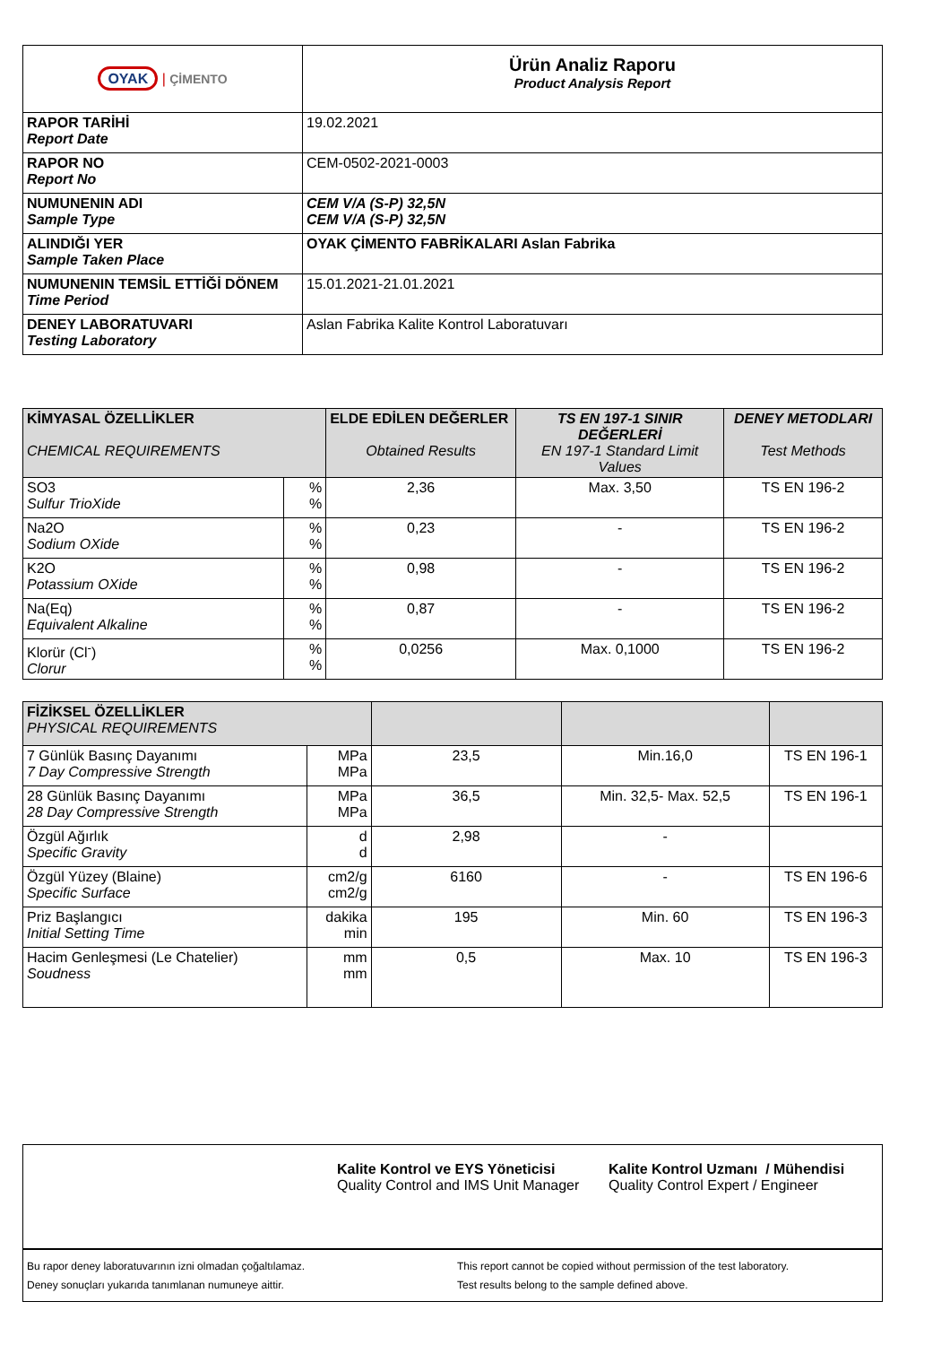| OYAK / ÇİMENTO | Ürün Analiz Raporu Product Analysis Report |
| RAPOR TARİHİ Report Date | 19.02.2021 |
| RAPOR NO Report No | CEM-0502-2021-0003 |
| NUMUNENIN ADI Sample Type | CEM V/A (S-P) 32,5N CEM V/A (S-P) 32,5N |
| ALINDIĞI YER Sample Taken Place | OYAK ÇİMENTO FABRİKALARI Aslan Fabrika |
| NUMUNENIN TEMSİL ETTİĞİ DÖNEM Time Period | 15.01.2021-21.01.2021 |
| DENEY LABORATUVARI Testing Laboratory | Aslan Fabrika Kalite Kontrol Laboratuvarı |
| KİMYASAL ÖZELLİKLER CHEMICAL REQUIREMENTS | | ELDE EDİLEN DEĞERLER Obtained Results | TS EN 197-1 SINIR DEĞERLERİ EN 197-1 Standard Limit Values | DENEY METODLARI Test Methods |
| --- | --- | --- | --- | --- |
| SO3 Sulfur TrioXide | % % | 2,36 | Max. 3,50 | TS EN 196-2 |
| Na2O Sodium OXide | % % | 0,23 | - | TS EN 196-2 |
| K2O Potassium OXide | % % | 0,98 | - | TS EN 196-2 |
| Na(Eq) Equivalent Alkaline | % % | 0,87 | - | TS EN 196-2 |
| Klorür (Cl<sup>-</sup>) Clorur | % % | 0,0256 | Max. 0,1000 | TS EN 196-2 |
| FİZİKSEL ÖZELLİKLER PHYSICAL REQUIREMENTS | | | | |
| 7 Günlük Basınç Dayanımı 7 Day Compressive Strength | MPa MPa | 23,5 | Min.16,0 | TS EN 196-1 |
| 28 Günlük Basınç Dayanımı 28 Day Compressive Strength | MPa MPa | 36,5 | Min. 32,5- Max. 52,5 | TS EN 196-1 |
| Özgül Ağırlık Specific Gravity | d d | 2,98 | - | |
| Özgül Yüzey (Blaine) Specific Surface | cm2/g cm2/g | 6160 | - | TS EN 196-6 |
| Priz Başlangıcı Initial Setting Time | dakika min | 195 | Min. 60 | TS EN 196-3 |
| Hacim Genleşmesi (Le Chatelier) Soudness | mm mm | 0,5 | Max. 10 | TS EN 196-3 |
Kalite Kontrol ve EYS Yöneticisi
Quality Control and IMS Unit Manager
Kalite Kontrol Uzmanı / Mühendisi
Quality Control Expert / Engineer
Bu rapor deney laboratuvarının izni olmadan çoğaltılamaz.
Deney sonuçları yukarıda tanımlanan numuneye aittir.
This report cannot be copied without permission of the test laboratory.
Test results belong to the sample defined above.